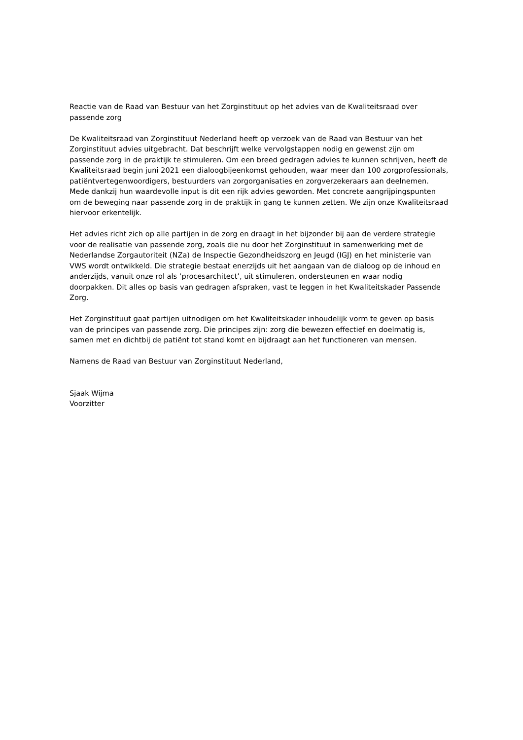Reactie van de Raad van Bestuur van het Zorginstituut op het advies van de Kwaliteitsraad over passende zorg
De Kwaliteitsraad van Zorginstituut Nederland heeft op verzoek van de Raad van Bestuur van het Zorginstituut advies uitgebracht. Dat beschrijft welke vervolgstappen nodig en gewenst zijn om passende zorg in de praktijk te stimuleren. Om een breed gedragen advies te kunnen schrijven, heeft de Kwaliteitsraad begin juni 2021 een dialoogbijeenkomst gehouden, waar meer dan 100 zorgprofessionals, patiëntvertegenwoordigers, bestuurders van zorgorganisaties en zorgverzekeraars aan deelnemen. Mede dankzij hun waardevolle input is dit een rijk advies geworden. Met concrete aangrijpingspunten om de beweging naar passende zorg in de praktijk in gang te kunnen zetten. We zijn onze Kwaliteitsraad hiervoor erkentelijk.
Het advies richt zich op alle partijen in de zorg en draagt in het bijzonder bij aan de verdere strategie voor de realisatie van passende zorg, zoals die nu door het Zorginstituut in samenwerking met de Nederlandse Zorgautoriteit (NZa) de Inspectie Gezondheidszorg en Jeugd (IGJ) en het ministerie van VWS wordt ontwikkeld. Die strategie bestaat enerzijds uit het aangaan van de dialoog op de inhoud en anderzijds, vanuit onze rol als ‘procesarchitect’, uit stimuleren, ondersteunen en waar nodig doorpakken. Dit alles op basis van gedragen afspraken, vast te leggen in het Kwaliteitskader Passende Zorg.
Het Zorginstituut gaat partijen uitnodigen om het Kwaliteitskader inhoudelijk vorm te geven op basis van de principes van passende zorg. Die principes zijn: zorg die bewezen effectief en doelmatig is, samen met en dichtbij de patiënt tot stand komt en bijdraagt aan het functioneren van mensen.
Namens de Raad van Bestuur van Zorginstituut Nederland,
Sjaak Wijma
Voorzitter